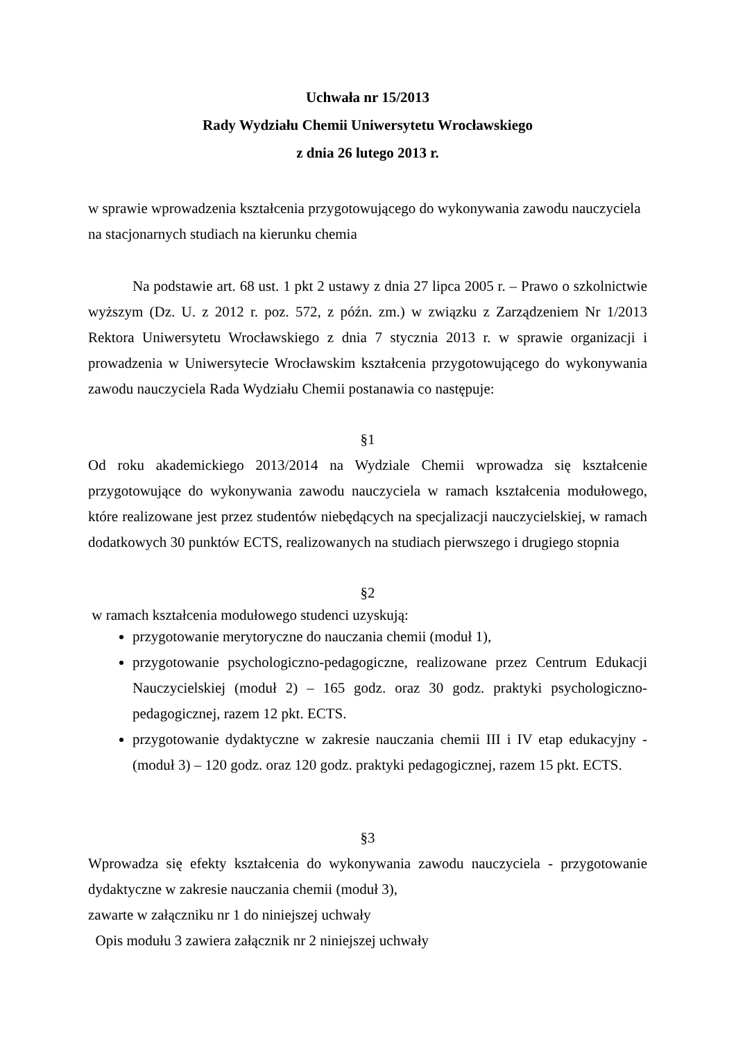Uchwała nr 15/2013
Rady Wydziału Chemii Uniwersytetu Wrocławskiego
z dnia 26 lutego 2013 r.
w sprawie wprowadzenia kształcenia przygotowującego do wykonywania zawodu nauczyciela na stacjonarnych studiach na kierunku chemia
Na podstawie art. 68 ust. 1 pkt 2 ustawy z dnia 27 lipca 2005 r. – Prawo o szkolnictwie wyższym (Dz. U. z 2012 r. poz. 572, z późn. zm.) w związku z Zarządzeniem Nr 1/2013 Rektora Uniwersytetu Wrocławskiego z dnia 7 stycznia 2013 r. w sprawie organizacji i prowadzenia w Uniwersytecie Wrocławskim kształcenia przygotowującego do wykonywania zawodu nauczyciela Rada Wydziału Chemii postanawia co następuje:
§1
Od roku akademickiego 2013/2014 na Wydziale Chemii wprowadza się kształcenie przygotowujące do wykonywania zawodu nauczyciela w ramach kształcenia modułowego, które realizowane jest przez studentów niebędących na specjalizacji nauczycielskiej, w ramach dodatkowych 30 punktów ECTS, realizowanych na studiach pierwszego i drugiego stopnia
§2
w ramach kształcenia modułowego studenci uzyskują:
przygotowanie merytoryczne do nauczania chemii (moduł 1),
przygotowanie psychologiczno-pedagogiczne, realizowane przez Centrum Edukacji Nauczycielskiej (moduł 2) – 165 godz. oraz 30 godz. praktyki psychologiczno-pedagogicznej, razem 12 pkt. ECTS.
przygotowanie dydaktyczne w zakresie nauczania chemii III i IV etap edukacyjny - (moduł 3) – 120 godz. oraz 120 godz. praktyki pedagogicznej, razem 15 pkt. ECTS.
§3
Wprowadza się efekty kształcenia do wykonywania zawodu nauczyciela - przygotowanie dydaktyczne w zakresie nauczania chemii (moduł 3),
zawarte w załączniku nr 1 do niniejszej uchwały
Opis modułu 3 zawiera załącznik nr 2 niniejszej uchwały